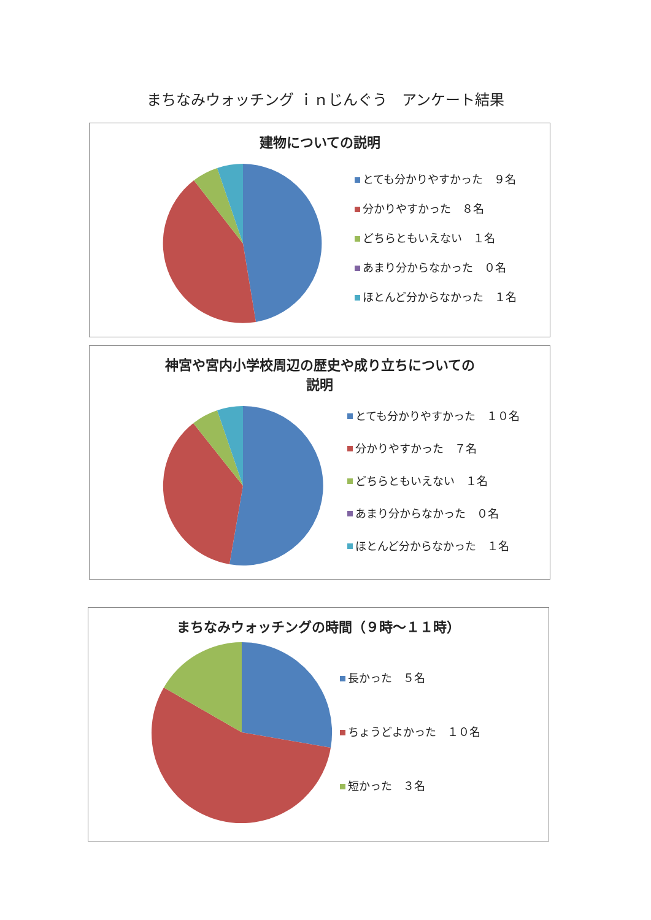まちなみウォッチング ｉｎじんぐう　アンケート結果
建物についての説明
とても分かりやすかった　９名
分かりやすかった　８名
どちらともいえない　１名
あまり分からなかった　０名
ほとんど分からなかった　１名
神宮や宮内小学校周辺の歴史や成り立ちについての
説明
とても分かりやすかった　１０名
分かりやすかった　７名
どちらともいえない　１名
あまり分からなかった　０名
ほとんど分からなかった　１名
まちなみウォッチングの時間（９時～１１時）
長かった　５名
ちょうどよかった　１０名
短かった　３名